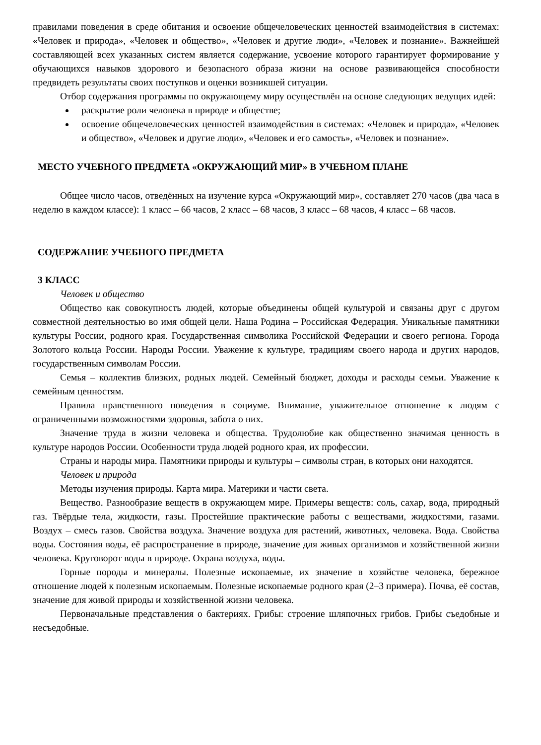правилами поведения в среде обитания и освоение общечеловеческих ценностей взаимодействия в системах: «Человек и природа», «Человек и общество», «Человек и другие люди», «Человек и познание». Важнейшей составляющей всех указанных систем является содержание, усвоение которого гарантирует формирование у обучающихся навыков здорового и безопасного образа жизни на основе развивающейся способности предвидеть результаты своих поступков и оценки возникшей ситуации.
Отбор содержания программы по окружающему миру осуществлён на основе следующих ведущих идей:
раскрытие роли человека в природе и обществе;
освоение общечеловеческих ценностей взаимодействия в системах: «Человек и природа», «Человек и общество», «Человек и другие люди», «Человек и его самость», «Человек и познание».
МЕСТО УЧЕБНОГО ПРЕДМЕТА «ОКРУЖАЮЩИЙ МИР» В УЧЕБНОМ ПЛАНЕ
Общее число часов, отведённых на изучение курса «Окружающий мир», составляет 270 часов (два часа в неделю в каждом классе): 1 класс – 66 часов, 2 класс – 68 часов, 3 класс – 68 часов, 4 класс – 68 часов.
СОДЕРЖАНИЕ УЧЕБНОГО ПРЕДМЕТА
3 КЛАСС
Человек и общество
Общество как совокупность людей, которые объединены общей культурой и связаны друг с другом совместной деятельностью во имя общей цели. Наша Родина – Российская Федерация. Уникальные памятники культуры России, родного края. Государственная символика Российской Федерации и своего региона. Города Золотого кольца России. Народы России. Уважение к культуре, традициям своего народа и других народов, государственным символам России.
Семья – коллектив близких, родных людей. Семейный бюджет, доходы и расходы семьи. Уважение к семейным ценностям.
Правила нравственного поведения в социуме. Внимание, уважительное отношение к людям с ограниченными возможностями здоровья, забота о них.
Значение труда в жизни человека и общества. Трудолюбие как общественно значимая ценность в культуре народов России. Особенности труда людей родного края, их профессии.
Страны и народы мира. Памятники природы и культуры – символы стран, в которых они находятся.
Человек и природа
Методы изучения природы. Карта мира. Материки и части света.
Вещество. Разнообразие веществ в окружающем мире. Примеры веществ: соль, сахар, вода, природный газ. Твёрдые тела, жидкости, газы. Простейшие практические работы с веществами, жидкостями, газами. Воздух – смесь газов. Свойства воздуха. Значение воздуха для растений, животных, человека. Вода. Свойства воды. Состояния воды, её распространение в природе, значение для живых организмов и хозяйственной жизни человека. Круговорот воды в природе. Охрана воздуха, воды.
Горные породы и минералы. Полезные ископаемые, их значение в хозяйстве человека, бережное отношение людей к полезным ископаемым. Полезные ископаемые родного края (2–3 примера). Почва, её состав, значение для живой природы и хозяйственной жизни человека.
Первоначальные представления о бактериях. Грибы: строение шляпочных грибов. Грибы съедобные и несъедобные.